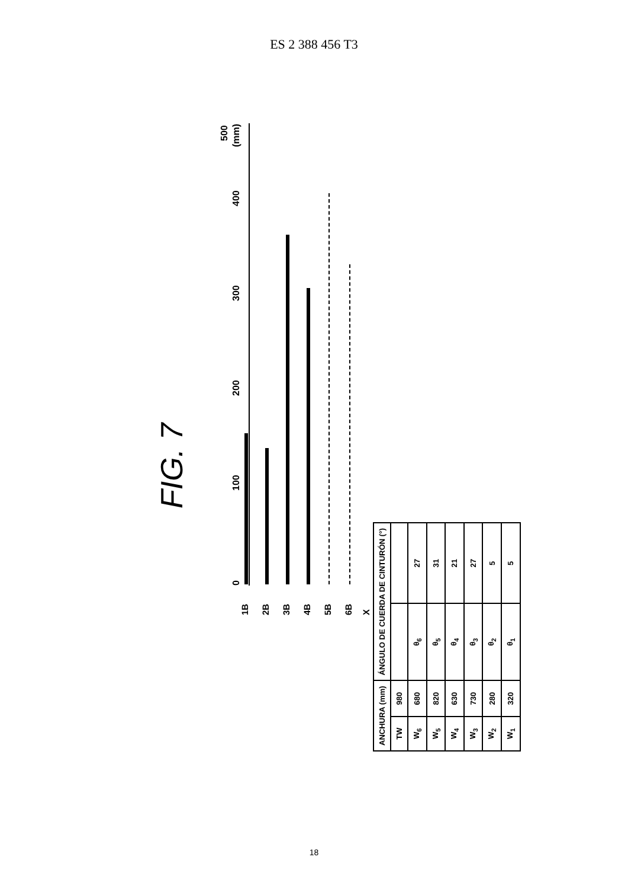ES 2 388 456 T3
FIG. 7
(mm)
0 100 200 300 400
500
X
6B
5B
4B
3B
2B
1B
| ANCHURA (mm) | | ÁNGULO DE CUERDA DE CINTURÓN (°) | |
| --- | --- | --- | --- |
| TW | 980 | | |
| W<sub>6</sub> | 680 | θ<sub>6</sub> | 27 |
| W<sub>5</sub> | 820 | θ<sub>5</sub> | 31 |
| W<sub>4</sub> | 630 | θ<sub>4</sub> | 21 |
| W<sub>3</sub> | 730 | θ<sub>3</sub> | 27 |
| W<sub>2</sub> | 280 | θ<sub>2</sub> | 5 |
| W<sub>1</sub> | 320 | θ<sub>1</sub> | 5 |
18